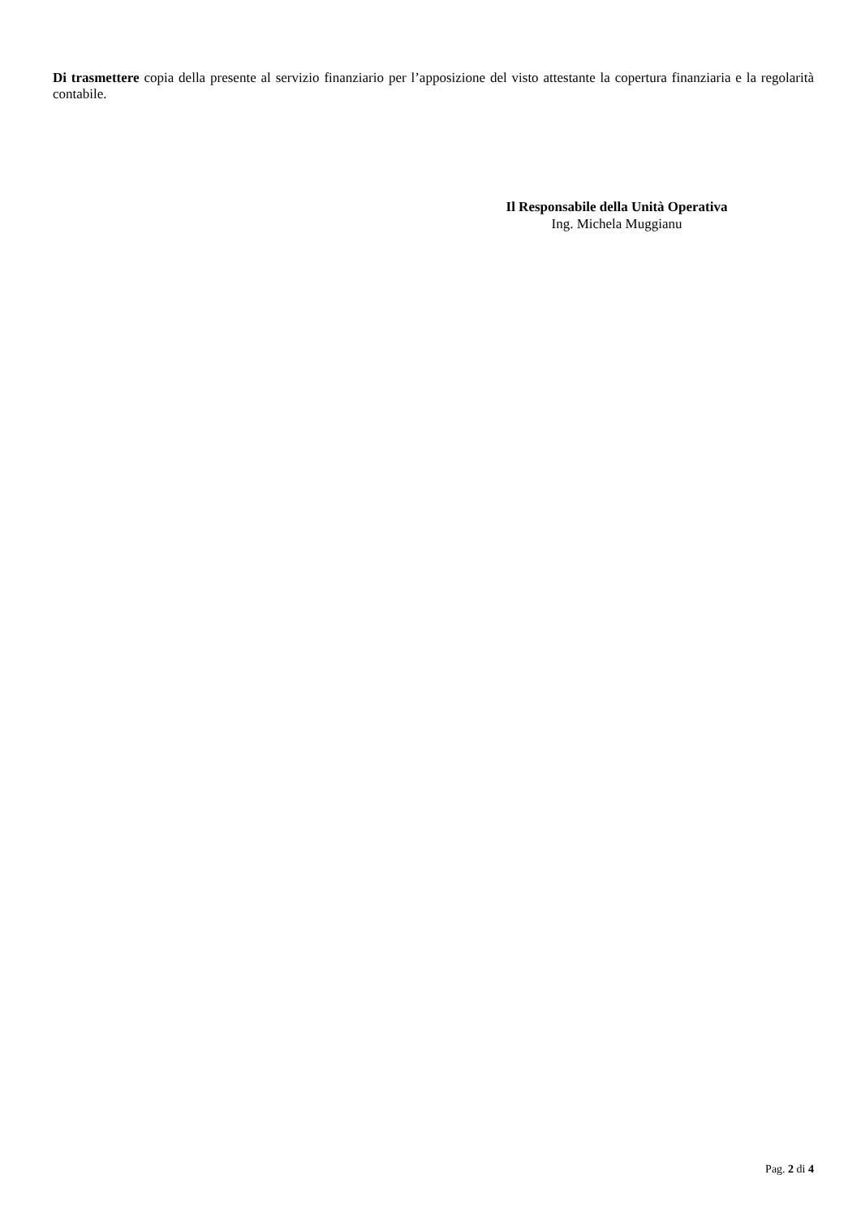Di trasmettere copia della presente al servizio finanziario per l’apposizione del visto attestante la copertura finanziaria e la regolarità contabile.
Il Responsabile della Unità Operativa
Ing. Michela Muggianu
Pag. 2 di 4